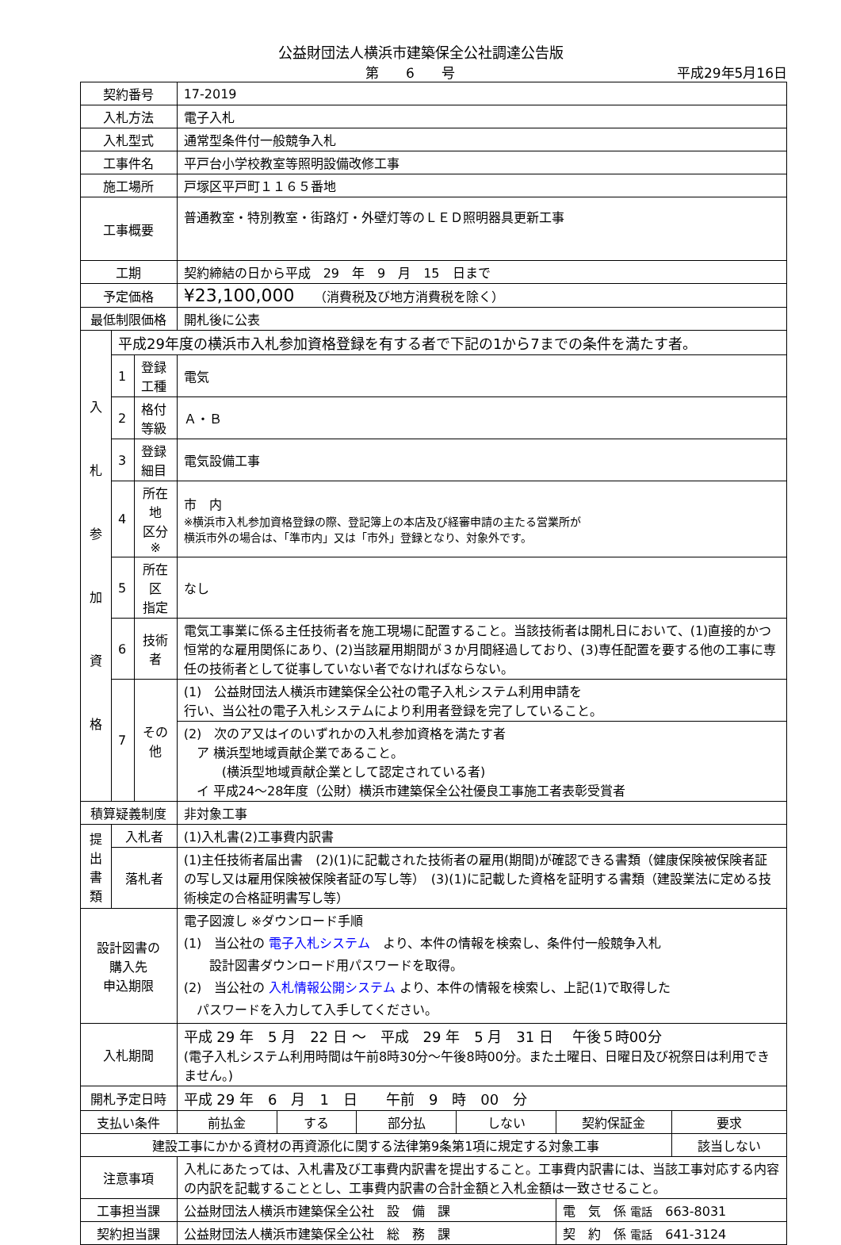公益財団法人横浜市建築保全公社調達公告版
第　　6　　号 平成29年5月16日
| 契約番号 | | | 17-2019 | | | | | |
| 入札方法 | | | 電子入札 | | | | | |
| 入札型式 | | | 通常型条件付一般競争入札 | | | | | |
| 工事件名 | | | 平戸台小学校教室等照明設備改修工事 | | | | | |
| 施工場所 | | | 戸塚区平戸町１１６５番地 | | | | | |
| 工事概要 | | | 普通教室・特別教室・街路灯・外壁灯等のＬＥＤ照明器具更新工事 | | | | | |
| 工期 | | | 契約締結の日から平成 29 年 9 月 15 日まで | | | | | |
| 予定価格 | | | ¥23,100,000 （消費税及び地方消費税を除く） | | | | | |
| 最低制限価格 | | | 開札後に公表 | | | | | |
| 入 札 参 加 資 格 | 平成29年度の横浜市入札参加資格登録を有する者で下記の1から7までの条件を満たす者。 | | | | | | | |
| | 1 | 登録工種 | 電気 | | | | | |
| | 2 | 格付等級 | Ａ・Ｂ | | | | | |
| | 3 | 登録細目 | 電気設備工事 | | | | | |
| | 4 | 所在地 区分※ | 市 内 ※横浜市入札参加資格登録の際、登記簿上の本店及び経審申請の主たる営業所が 横浜市外の場合は、「準市内」又は「市外」登録となり、対象外です。 | | | | | |
| | 5 | 所在区 指定 | なし | | | | | |
| | 6 | 技術者 | 電気工事業に係る主任技術者を施工現場に配置すること。当該技術者は開札日において、(1)直接的かつ恒常的な雇用関係にあり、(2)当該雇用期間が３か月間経過しており、(3)専任配置を要する他の工事に専任の技術者として従事していない者でなければならない。 | | | | | |
| | 7 | その他 | (1) 公益財団法人横浜市建築保全公社の電子入札システム利用申請を 行い、当公社の電子入札システムにより利用者登録を完了していること。 | | | | | |
| | | | (2) 次のア又はイのいずれかの入札参加資格を満たす者 ア 横浜型地域貢献企業であること。 (横浜型地域貢献企業として認定されている者) イ 平成24～28年度（公財）横浜市建築保全公社優良工事施工者表彰受賞者 | | | | | |
| 積算疑義制度 | | | 非対象工事 | | | | | |
| 提 出 書 類 | 入札者 | | (1)入札書(2)工事費内訳書 | | | | | |
| | 落札者 | | (1)主任技術者届出書 (2)(1)に記載された技術者の雇用(期間)が確認できる書類（健康保険被保険者証の写し又は雇用保険被保険者証の写し等） (3)(1)に記載した資格を証明する書類（建設業法に定める技術検定の合格証明書写し等） | | | | | |
| 設計図書の 購入先 申込期限 | | | 電子図渡し ※ダウンロード手順 (1) 当公社の 電子入札システム より、本件の情報を検索し、条件付一般競争入札 設計図書ダウンロード用パスワードを取得。 (2) 当公社の 入札情報公開システム より、本件の情報を検索し、上記(1)で取得した パスワードを入力して入手してください。 | | | | | |
| 入札期間 | | | 平成 29 年 5 月 22 日 ～ 平成 29 年 5 月 31 日 午後５時00分 (電子入札システム利用時間は午前8時30分～午後8時00分。また土曜日、日曜日及び祝祭日は利用できません。) | | | | | |
| 開札予定日時 | | | 平成 29 年 6 月 1 日 午前 9 時 00 分 | | | | | |
| 支払い条件 | | | 前払金 | する | 部分払 | しない | 契約保証金 | 要求 |
| 建設工事にかかる資材の再資源化に関する法律第9条第1項に規定する対象工事 | | | | | | | | 該当しない |
| 注意事項 | | | 入札にあたっては、入札書及び工事費内訳書を提出すること。工事費内訳書には、当該工事対応する内容の内訳を記載することとし、工事費内訳書の合計金額と入札金額は一致させること。 | | | | | |
| 工事担当課 | | | 公益財団法人横浜市建築保全公社 設 備 課 | | | | 電 気 係 電話 663-8031 | |
| 契約担当課 | | | 公益財団法人横浜市建築保全公社 総 務 課 | | | | 契 約 係 電話 641-3124 | |